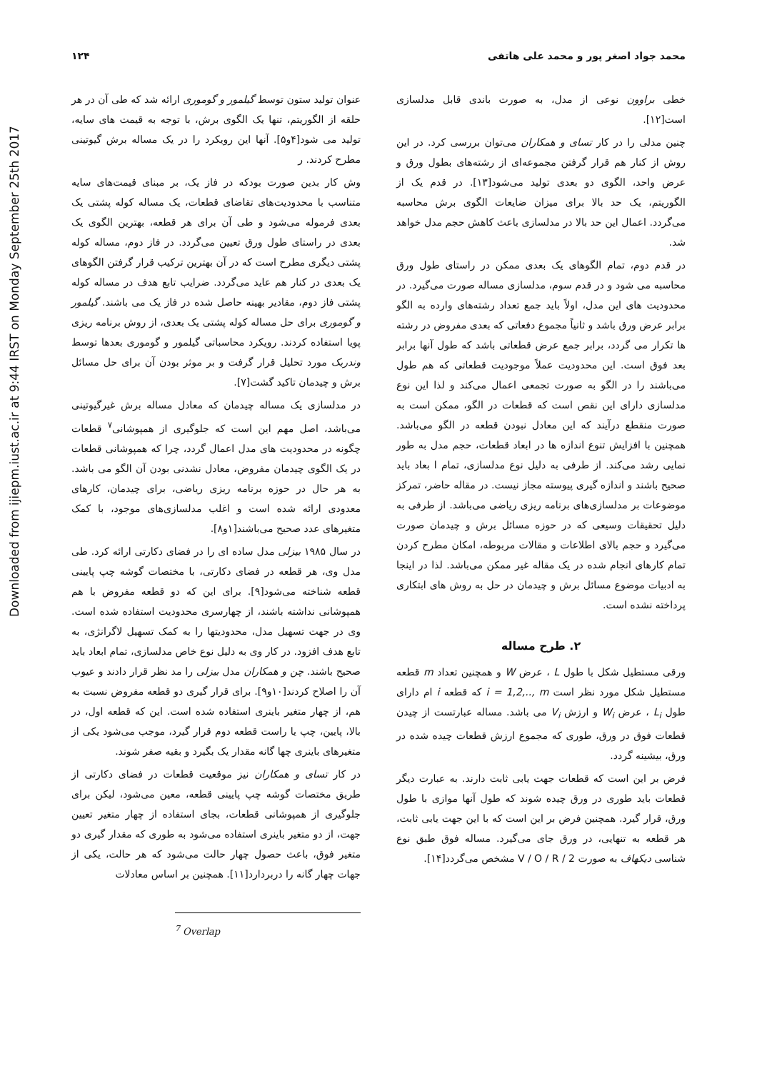Downloaded from ijiepm.iust.ac.ir at 9:44 IRST on Monday September 25th 2017
۱۲۴ محمد جواد اصغر پور و محمد علی هاتفی
عنوان تولید ستون توسط گیلمور و گوموری ارائه شد که طی آن در هر حلقه از الگوریتم، تنها یک الگوی برش، با توجه به قیمت های سایه، تولید می شود[۴و۵]. آنها این رویکرد را در یک مساله برش گیوتینی مطرح کردند. ر
وش کار بدین صورت بودکه در فاز یک، بر مبنای قیمت‌های سایه متناسب با محدودیت‌های تقاضای قطعات، یک مساله کوله پشتی یک بعدی فرموله می‌شود و طی آن برای هر قطعه، بهترین الگوی یک بعدی در راستای طول ورق تعیین می‌گردد. در فاز دوم، مساله کوله پشتی دیگری مطرح است که در آن بهترین ترکیب قرار گرفتن الگوهای یک بعدی در کنار هم عاید می‌گردد. ضرایب تابع هدف در مساله کوله پشتی فاز دوم، مقادیر بهینه حاصل شده در فاز یک می باشند. گیلمور و گوموری برای حل مساله کوله پشتی یک بعدی، از روش برنامه ریزی پویا استفاده کردند. رویکرد محاسباتی گیلمور و گوموری بعدها توسط وندربک مورد تحلیل قرار گرفت و بر موثر بودن آن برای حل مسائل برش و چیدمان تاکید گشت[۷].
در مدلسازی یک مساله چیدمان که معادل مساله برش غیرگیوتینی می‌باشد، اصل مهم این است که جلوگیری از همپوشانی<sup>۷</sup> قطعات چگونه در محدودیت های مدل اعمال گردد، چرا که همپوشانی قطعات در یک الگوی چیدمان مفروض، معادل نشدنی بودن آن الگو می باشد. به هر حال در حوزه برنامه ریزی ریاضی، برای چیدمان، کارهای معدودی ارائه شده است و اغلب مدلسازی‌های موجود، با کمک متغیرهای عدد صحیح می‌باشند[۱و۸].
در سال ۱۹۸۵ بیزلی مدل ساده ای را در فضای دکارتی ارائه کرد. طی مدل وی، هر قطعه در فضای دکارتی، با مختصات گوشه چپ پایینی قطعه شناخته می‌شود[۹]. برای این که دو قطعه مفروض با هم همپوشانی نداشته باشند، از چهارسری محدودیت استفاده شده است. وی در جهت تسهیل مدل، محدودیتها را به کمک تسهیل لاگرانژی، به تابع هدف افزود. در کار وی به دلیل نوع خاص مدلسازی، تمام ابعاد باید صحیح باشند. چن و همکاران مدل بیزلی را مد نظر قرار دادند و عیوب آن را اصلاح کردند[۱۰و۹]. برای قرار گیری دو قطعه مفروض نسبت به هم، از چهار متغیر باینری استفاده شده است. این که قطعه اول، در بالا، پایین، چپ یا راست قطعه دوم قرار گیرد، موجب می‌شود یکی از متغیرهای باینری چها گانه مقدار یک بگیرد و بقیه صفر شوند.
در کار تسای و همکاران نیز موقعیت قطعات در فضای دکارتی از طریق مختصات گوشه چپ پایینی قطعه، معین می‌شود، لیکن برای جلوگیری از همپوشانی قطعات، بجای استفاده از چهار متغیر تعیین جهت، از دو متغیر باینری استفاده می‌شود به طوری که مقدار گیری دو متغیر فوق، باعث حصول چهار حالت می‌شود که هر حالت، یکی از جهات چهار گانه را دربردارد[۱۱]. همچنین بر اساس معادلات
<sup>7</sup> Overlap
خطی براوون نوعی از مدل، به صورت باندی قابل مدلسازی است[۱۲].
چنین مدلی را در کار تسای و همکاران می‌توان بررسی کرد. در این روش از کنار هم قرار گرفتن مجموعه‌ای از رشته‌های بطول ورق و عرض واحد، الگوی دو بعدی تولید می‌شود[۱۳]. در قدم یک از الگوریتم، یک حد بالا برای میزان ضایعات الگوی برش محاسبه می‌گردد. اعمال این حد بالا در مدلسازی باعث کاهش حجم مدل خواهد شد.
در قدم دوم، تمام الگوهای یک بعدی ممکن در راستای طول ورق محاسبه می شود و در قدم سوم، مدلسازی مساله صورت می‌گیرد. در محدودیت های این مدل، اولاً باید جمع تعداد رشته‌های وارده به الگو برابر عرض ورق باشد و ثانیاً مجموع دفعاتی که بعدی مفروض در رشته ها تکرار می گردد، برابر جمع عرض قطعاتی باشد که طول آنها برابر بعد فوق است. این محدودیت عملاً موجودیت قطعاتی که هم طول می‌باشند را در الگو به صورت تجمعی اعمال می‌کند و لذا این نوع مدلسازی دارای این نقص است که قطعات در الگو، ممکن است به صورت منقطع درآیند که این معادل نبودن قطعه در الگو می‌باشد. همچنین با افزایش تنوع اندازه ها در ابعاد قطعات، حجم مدل به طور نمایی رشد می‌کند. از طرفی به دلیل نوع مدلسازی، تمام ا بعاد باید صحیح باشند و اندازه گیری پیوسته مجاز نیست. در مقاله حاضر، تمرکز موضوعات بر مدلسازی‌های برنامه ریزی ریاضی می‌باشد. از طرفی به دلیل تحقیقات وسیعی که در حوزه مسائل برش و چیدمان صورت می‌گیرد و حجم بالای اطلاعات و مقالات مربوطه، امکان مطرح کردن تمام کارهای انجام شده در یک مقاله غیر ممکن می‌باشد. لذا در اینجا به ادبیات موضوع مسائل برش و چیدمان در حل به روش های ابتکاری پرداخته نشده است.
۲. طرح مساله
ورقی مستطیل شکل با طول L ، عرض W و همچنین تعداد m قطعه مستطیل شکل مورد نظر است i = 1,2,.., m که قطعه i ام دارای طول L<sub>i</sub> ، عرض W<sub>i</sub> و ارزش V<sub>i</sub> می باشد. مساله عبارتست از چیدن قطعات فوق در ورق، طوری که مجموع ارزش قطعات چیده شده در ورق، بیشینه گردد.
فرض بر این است که قطعات جهت یابی ثابت دارند. به عبارت دیگر قطعات باید طوری در ورق چیده شوند که طول آنها موازی با طول ورق، قرار گیرد. همچنین فرض بر این است که با این جهت یابی ثابت، هر قطعه به تنهایی، در ورق جای می‌گیرد. مساله فوق طبق نوع شناسی دیکهاف به صورت 2 / V / O / R مشخص می‌گردد[۱۴].